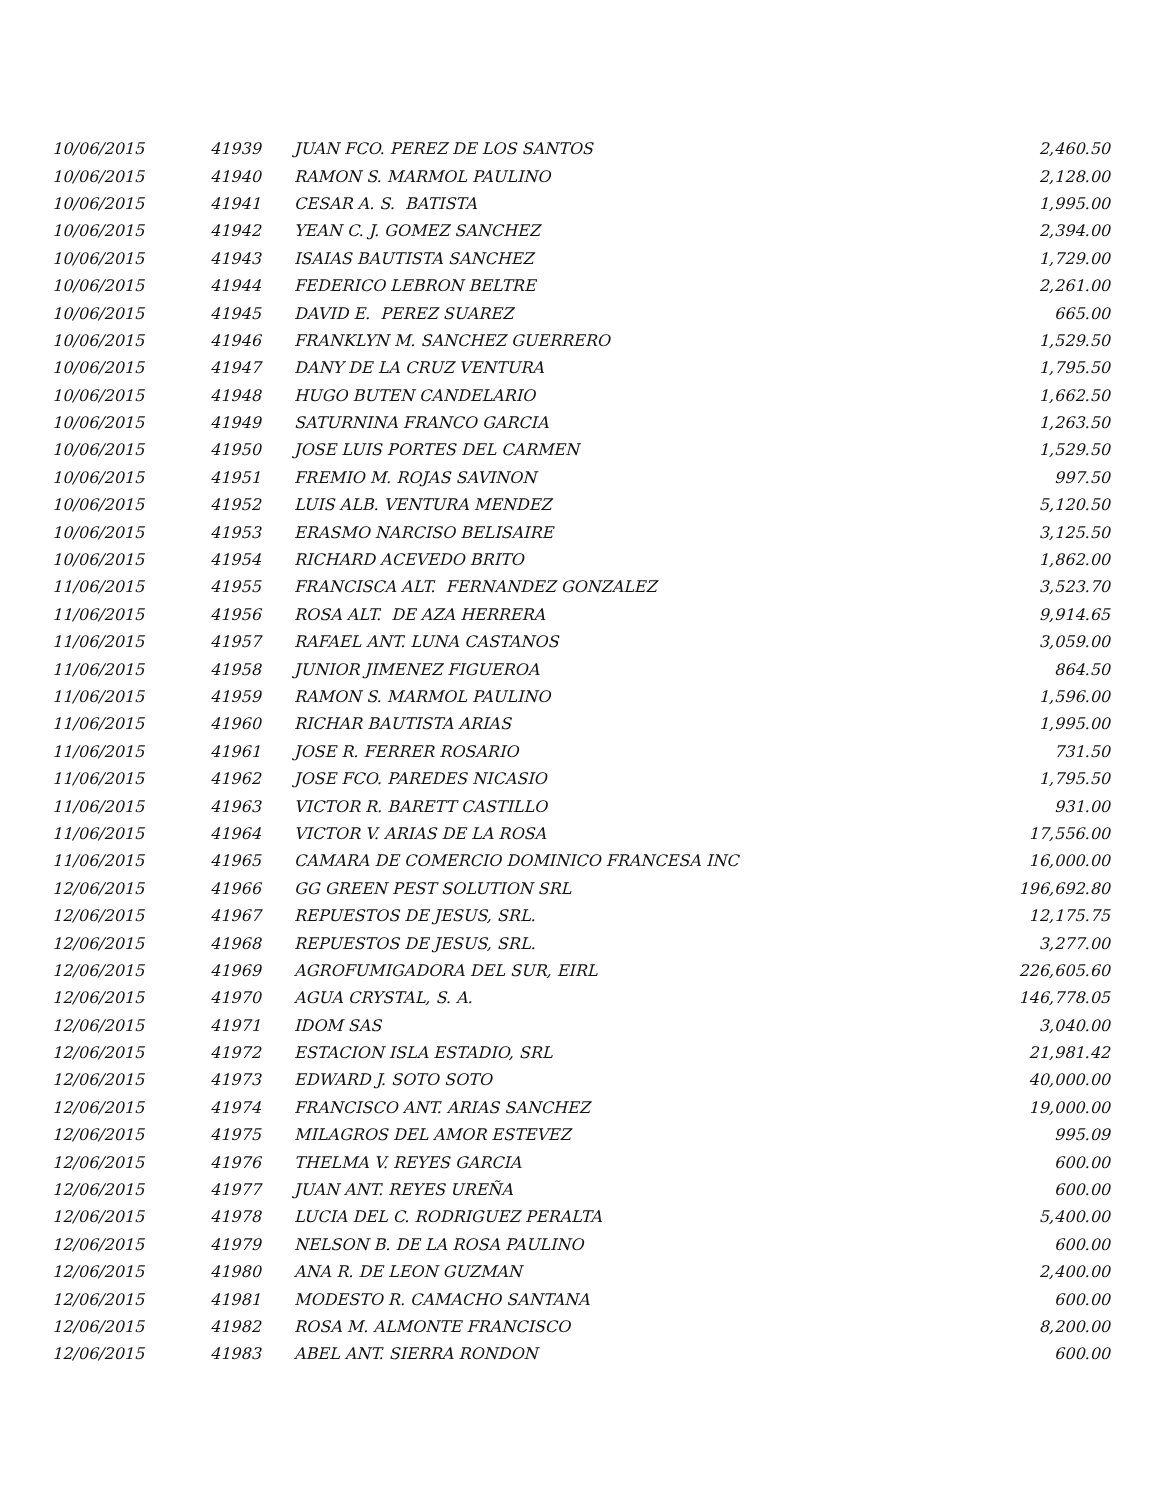| 10/06/2015 | 41939 | JUAN FCO. PEREZ DE LOS SANTOS | 2,460.50 |
| 10/06/2015 | 41940 | RAMON S. MARMOL PAULINO | 2,128.00 |
| 10/06/2015 | 41941 | CESAR A. S. BATISTA | 1,995.00 |
| 10/06/2015 | 41942 | YEAN C. J. GOMEZ SANCHEZ | 2,394.00 |
| 10/06/2015 | 41943 | ISAIAS BAUTISTA SANCHEZ | 1,729.00 |
| 10/06/2015 | 41944 | FEDERICO LEBRON BELTRE | 2,261.00 |
| 10/06/2015 | 41945 | DAVID E. PEREZ SUAREZ | 665.00 |
| 10/06/2015 | 41946 | FRANKLYN M. SANCHEZ GUERRERO | 1,529.50 |
| 10/06/2015 | 41947 | DANY DE LA CRUZ VENTURA | 1,795.50 |
| 10/06/2015 | 41948 | HUGO BUTEN CANDELARIO | 1,662.50 |
| 10/06/2015 | 41949 | SATURNINA FRANCO GARCIA | 1,263.50 |
| 10/06/2015 | 41950 | JOSE LUIS PORTES DEL CARMEN | 1,529.50 |
| 10/06/2015 | 41951 | FREMIO M. ROJAS SAVINON | 997.50 |
| 10/06/2015 | 41952 | LUIS ALB. VENTURA MENDEZ | 5,120.50 |
| 10/06/2015 | 41953 | ERASMO NARCISO BELISAIRE | 3,125.50 |
| 10/06/2015 | 41954 | RICHARD ACEVEDO BRITO | 1,862.00 |
| 11/06/2015 | 41955 | FRANCISCA ALT. FERNANDEZ GONZALEZ | 3,523.70 |
| 11/06/2015 | 41956 | ROSA ALT. DE AZA HERRERA | 9,914.65 |
| 11/06/2015 | 41957 | RAFAEL ANT. LUNA CASTANOS | 3,059.00 |
| 11/06/2015 | 41958 | JUNIOR JIMENEZ FIGUEROA | 864.50 |
| 11/06/2015 | 41959 | RAMON S. MARMOL PAULINO | 1,596.00 |
| 11/06/2015 | 41960 | RICHAR BAUTISTA ARIAS | 1,995.00 |
| 11/06/2015 | 41961 | JOSE R. FERRER ROSARIO | 731.50 |
| 11/06/2015 | 41962 | JOSE FCO. PAREDES NICASIO | 1,795.50 |
| 11/06/2015 | 41963 | VICTOR R. BARETT CASTILLO | 931.00 |
| 11/06/2015 | 41964 | VICTOR V. ARIAS DE LA ROSA | 17,556.00 |
| 11/06/2015 | 41965 | CAMARA DE COMERCIO DOMINICO FRANCESA INC | 16,000.00 |
| 12/06/2015 | 41966 | GG GREEN PEST SOLUTION SRL | 196,692.80 |
| 12/06/2015 | 41967 | REPUESTOS DE JESUS, SRL. | 12,175.75 |
| 12/06/2015 | 41968 | REPUESTOS DE JESUS, SRL. | 3,277.00 |
| 12/06/2015 | 41969 | AGROFUMIGADORA DEL SUR, EIRL | 226,605.60 |
| 12/06/2015 | 41970 | AGUA CRYSTAL, S. A. | 146,778.05 |
| 12/06/2015 | 41971 | IDOM SAS | 3,040.00 |
| 12/06/2015 | 41972 | ESTACION ISLA ESTADIO, SRL | 21,981.42 |
| 12/06/2015 | 41973 | EDWARD J. SOTO SOTO | 40,000.00 |
| 12/06/2015 | 41974 | FRANCISCO ANT. ARIAS SANCHEZ | 19,000.00 |
| 12/06/2015 | 41975 | MILAGROS DEL AMOR ESTEVEZ | 995.09 |
| 12/06/2015 | 41976 | THELMA V. REYES GARCIA | 600.00 |
| 12/06/2015 | 41977 | JUAN ANT. REYES UREÑA | 600.00 |
| 12/06/2015 | 41978 | LUCIA DEL C. RODRIGUEZ PERALTA | 5,400.00 |
| 12/06/2015 | 41979 | NELSON B. DE LA ROSA PAULINO | 600.00 |
| 12/06/2015 | 41980 | ANA R. DE LEON GUZMAN | 2,400.00 |
| 12/06/2015 | 41981 | MODESTO R. CAMACHO SANTANA | 600.00 |
| 12/06/2015 | 41982 | ROSA M. ALMONTE FRANCISCO | 8,200.00 |
| 12/06/2015 | 41983 | ABEL ANT. SIERRA RONDON | 600.00 |